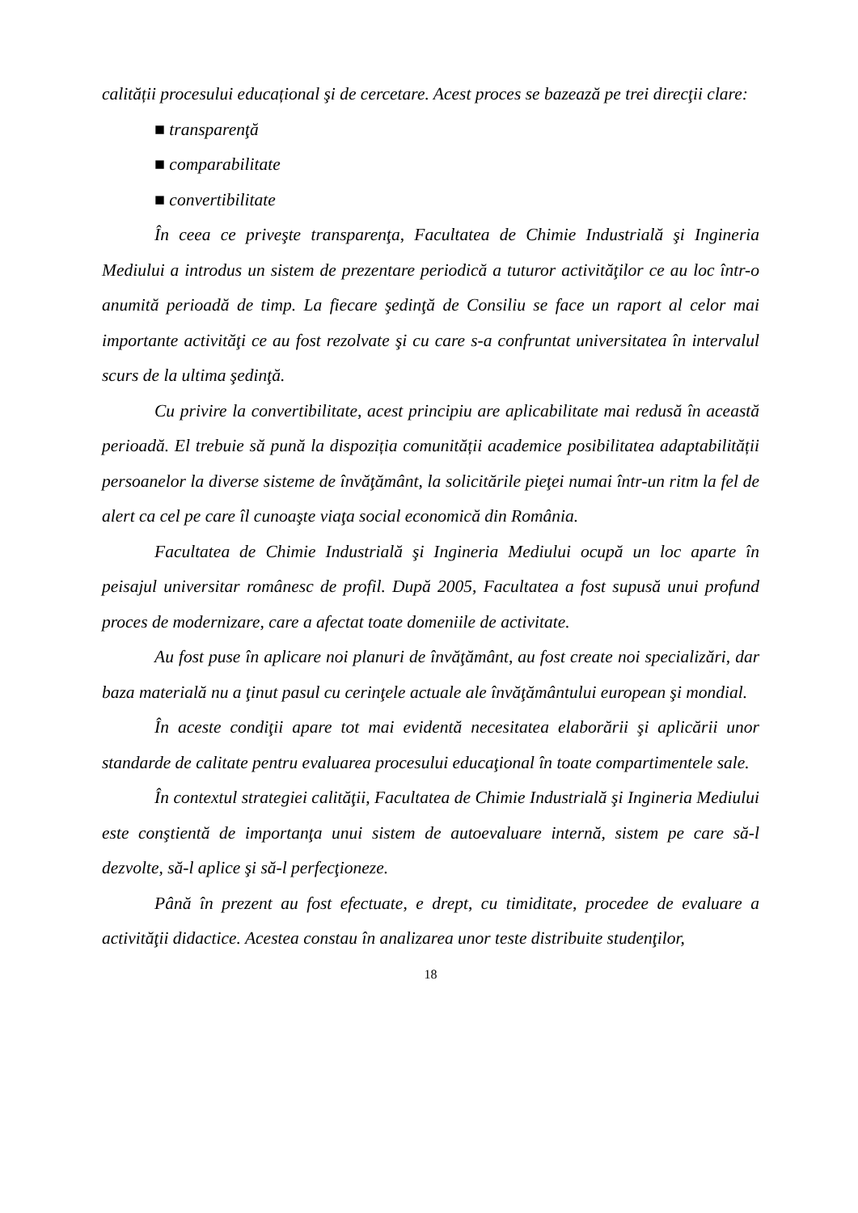calității procesului educațional şi de cercetare. Acest proces se bazează pe trei direcţii clare:
■ transparenţă
■ comparabilitate
■ convertibilitate
În ceea ce priveşte transparenţa, Facultatea de Chimie Industrială şi Ingineria Mediului a introdus un sistem de prezentare periodică a tuturor activităţilor ce au loc într-o anumită perioadă de timp. La fiecare şedinţă de Consiliu se face un raport al celor mai importante activităţi ce au fost rezolvate şi cu care s-a confruntat universitatea în intervalul scurs de la ultima şedinţă.
Cu privire la convertibilitate, acest principiu are aplicabilitate mai redusă în această perioadă. El trebuie să pună la dispoziția comunității academice posibilitatea adaptabilității persoanelor la diverse sisteme de învăţământ, la solicitările pieţei numai într-un ritm la fel de alert ca cel pe care îl cunoaşte viaţa social economică din România.
Facultatea de Chimie Industrială şi Ingineria Mediului ocupă un loc aparte în peisajul universitar românesc de profil. După 2005, Facultatea a fost supusă unui profund proces de modernizare, care a afectat toate domeniile de activitate.
Au fost puse în aplicare noi planuri de învăţământ, au fost create noi specializări, dar baza materială nu a ţinut pasul cu cerinţele actuale ale învăţământului european şi mondial.
În aceste condiţii apare tot mai evidentă necesitatea elaborării şi aplicării unor standarde de calitate pentru evaluarea procesului educaţional în toate compartimentele sale.
În contextul strategiei calităţii, Facultatea de Chimie Industrială şi Ingineria Mediului este conştientă de importanţa unui sistem de autoevaluare internă, sistem pe care să-l dezvolte, să-l aplice şi să-l perfecţioneze.
Până în prezent au fost efectuate, e drept, cu timiditate, procedee de evaluare a activităţii didactice. Acestea constau în analizarea unor teste distribuite studenţilor,
18